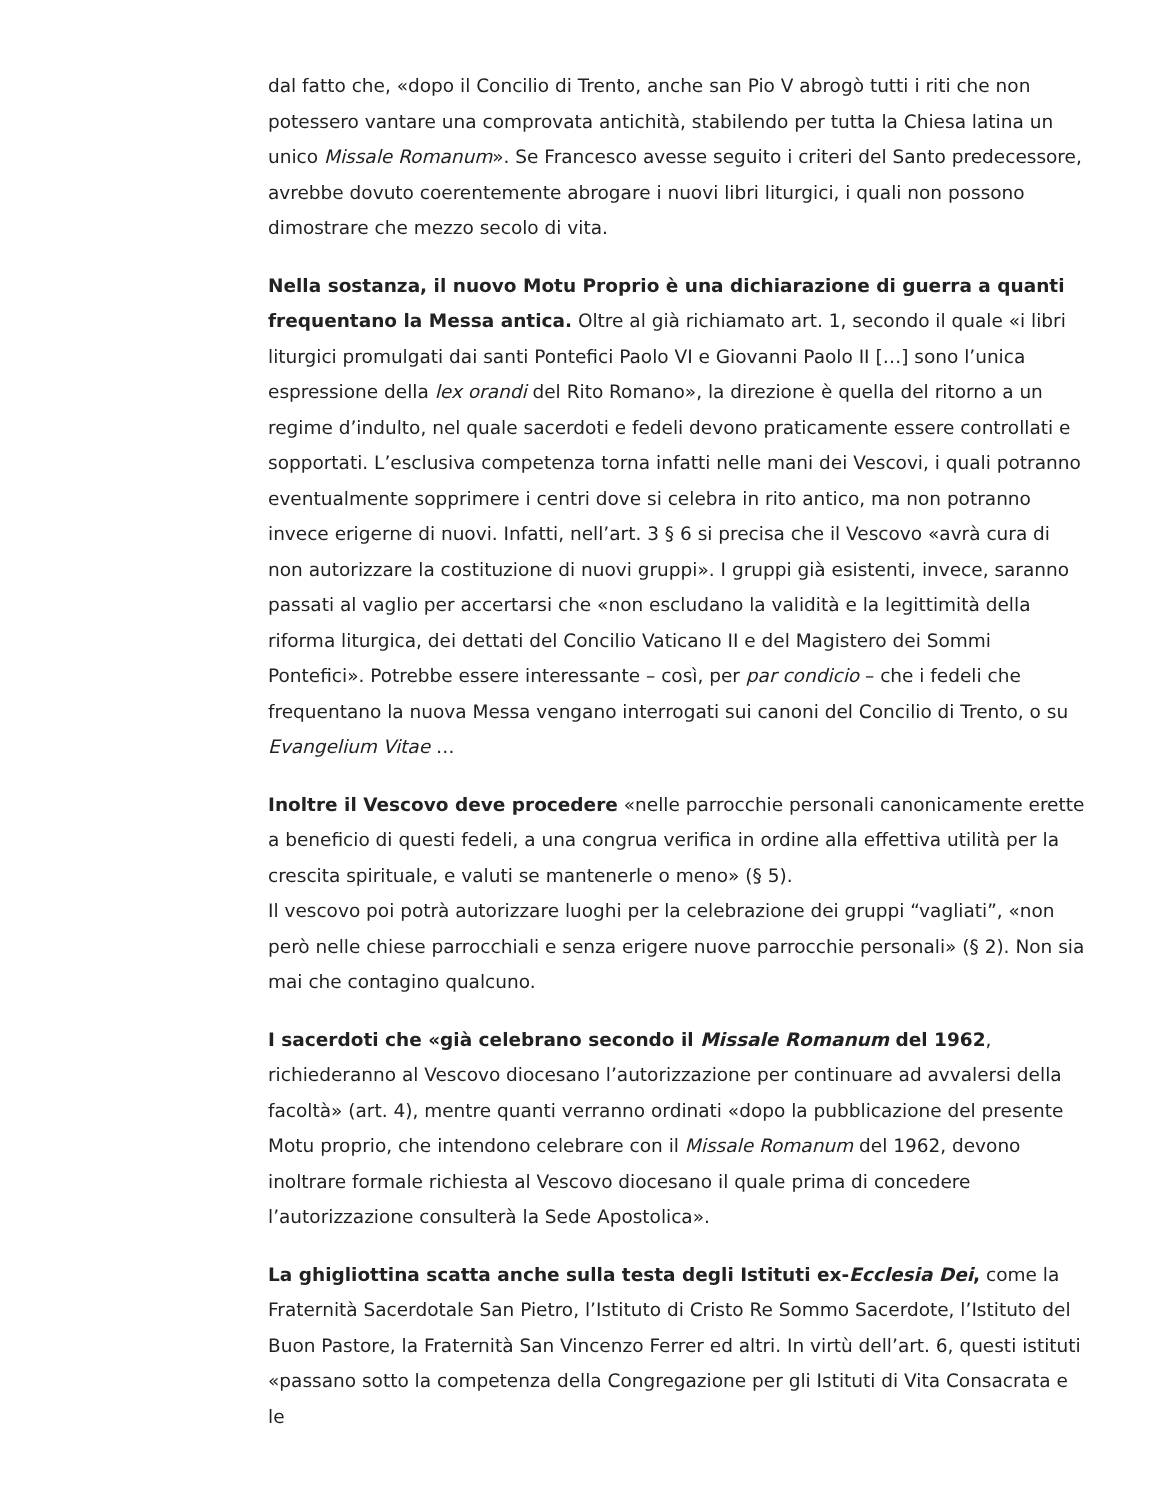dal fatto che, «dopo il Concilio di Trento, anche san Pio V abrogò tutti i riti che non potessero vantare una comprovata antichità, stabilendo per tutta la Chiesa latina un unico Missale Romanum». Se Francesco avesse seguito i criteri del Santo predecessore, avrebbe dovuto coerentemente abrogare i nuovi libri liturgici, i quali non possono dimostrare che mezzo secolo di vita.
Nella sostanza, il nuovo Motu Proprio è una dichiarazione di guerra a quanti frequentano la Messa antica. Oltre al già richiamato art. 1, secondo il quale «i libri liturgici promulgati dai santi Pontefici Paolo VI e Giovanni Paolo II […] sono l’unica espressione della lex orandi del Rito Romano», la direzione è quella del ritorno a un regime d’indulto, nel quale sacerdoti e fedeli devono praticamente essere controllati e sopportati. L’esclusiva competenza torna infatti nelle mani dei Vescovi, i quali potranno eventualmente sopprimere i centri dove si celebra in rito antico, ma non potranno invece erigerne di nuovi. Infatti, nell’art. 3 § 6 si precisa che il Vescovo «avrà cura di non autorizzare la costituzione di nuovi gruppi». I gruppi già esistenti, invece, saranno passati al vaglio per accertarsi che «non escludano la validità e la legittimità della riforma liturgica, dei dettati del Concilio Vaticano II e del Magistero dei Sommi Pontefici». Potrebbe essere interessante – così, per par condicio – che i fedeli che frequentano la nuova Messa vengano interrogati sui canoni del Concilio di Trento, o su Evangelium Vitae …
Inoltre il Vescovo deve procedere «nelle parrocchie personali canonicamente erette a beneficio di questi fedeli, a una congrua verifica in ordine alla effettiva utilità per la crescita spirituale, e valuti se mantenerle o meno» (§ 5).
Il vescovo poi potrà autorizzare luoghi per la celebrazione dei gruppi “vagliati”, «non però nelle chiese parrocchiali e senza erigere nuove parrocchie personali» (§ 2). Non sia mai che contagino qualcuno.
I sacerdoti che «già celebrano secondo il Missale Romanum del 1962,
richiederanno al Vescovo diocesano l’autorizzazione per continuare ad avvalersi della facoltà» (art. 4), mentre quanti verranno ordinati «dopo la pubblicazione del presente Motu proprio, che intendono celebrare con il Missale Romanum del 1962, devono inoltrare formale richiesta al Vescovo diocesano il quale prima di concedere l’autorizzazione consulterà la Sede Apostolica».
La ghigliottina scatta anche sulla testa degli Istituti ex-Ecclesia Dei, come la Fraternità Sacerdotale San Pietro, l’Istituto di Cristo Re Sommo Sacerdote, l’Istituto del Buon Pastore, la Fraternità San Vincenzo Ferrer ed altri. In virtù dell’art. 6, questi istituti «passano sotto la competenza della Congregazione per gli Istituti di Vita Consacrata e le